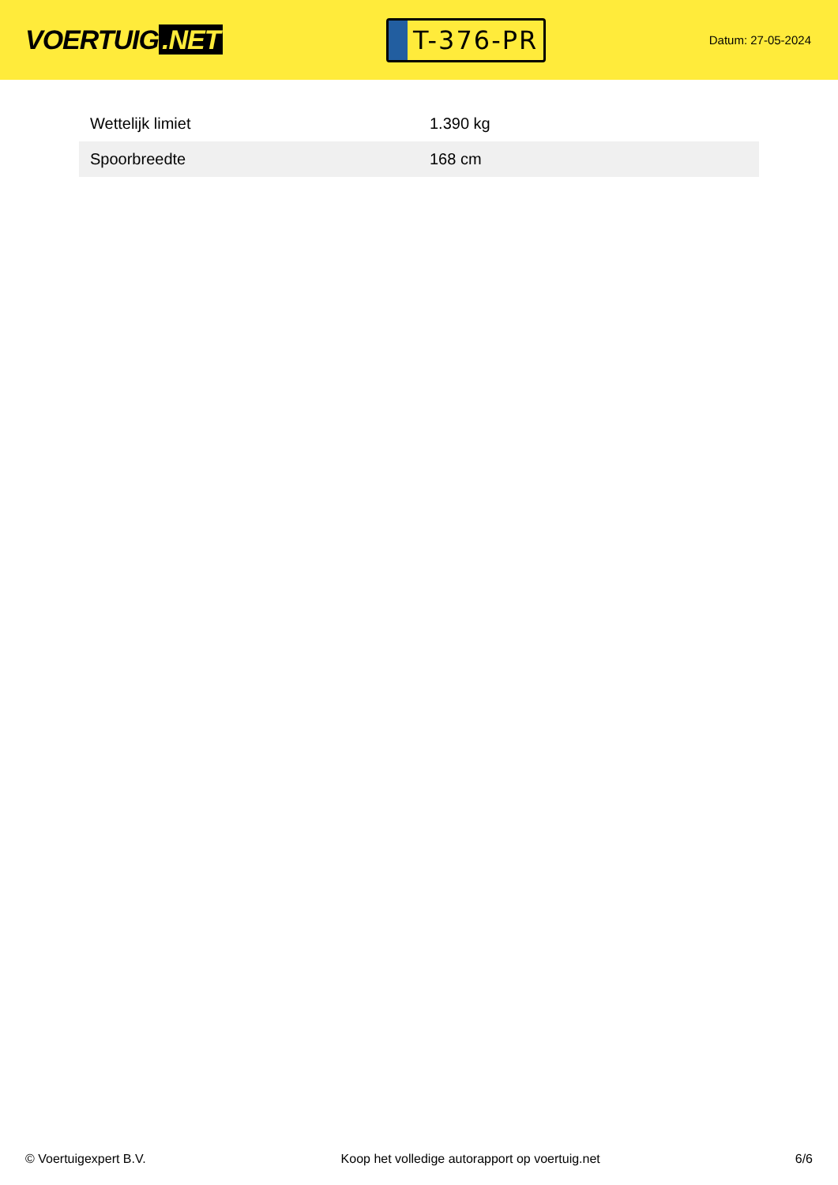VOERTUIG.NET
T-376-PR
Datum: 27-05-2024
| Wettelijk limiet | 1.390 kg |
| Spoorbreedte | 168 cm |
© Voertuigexpert B.V. Koop het volledige autorapport op voertuig.net 6/6